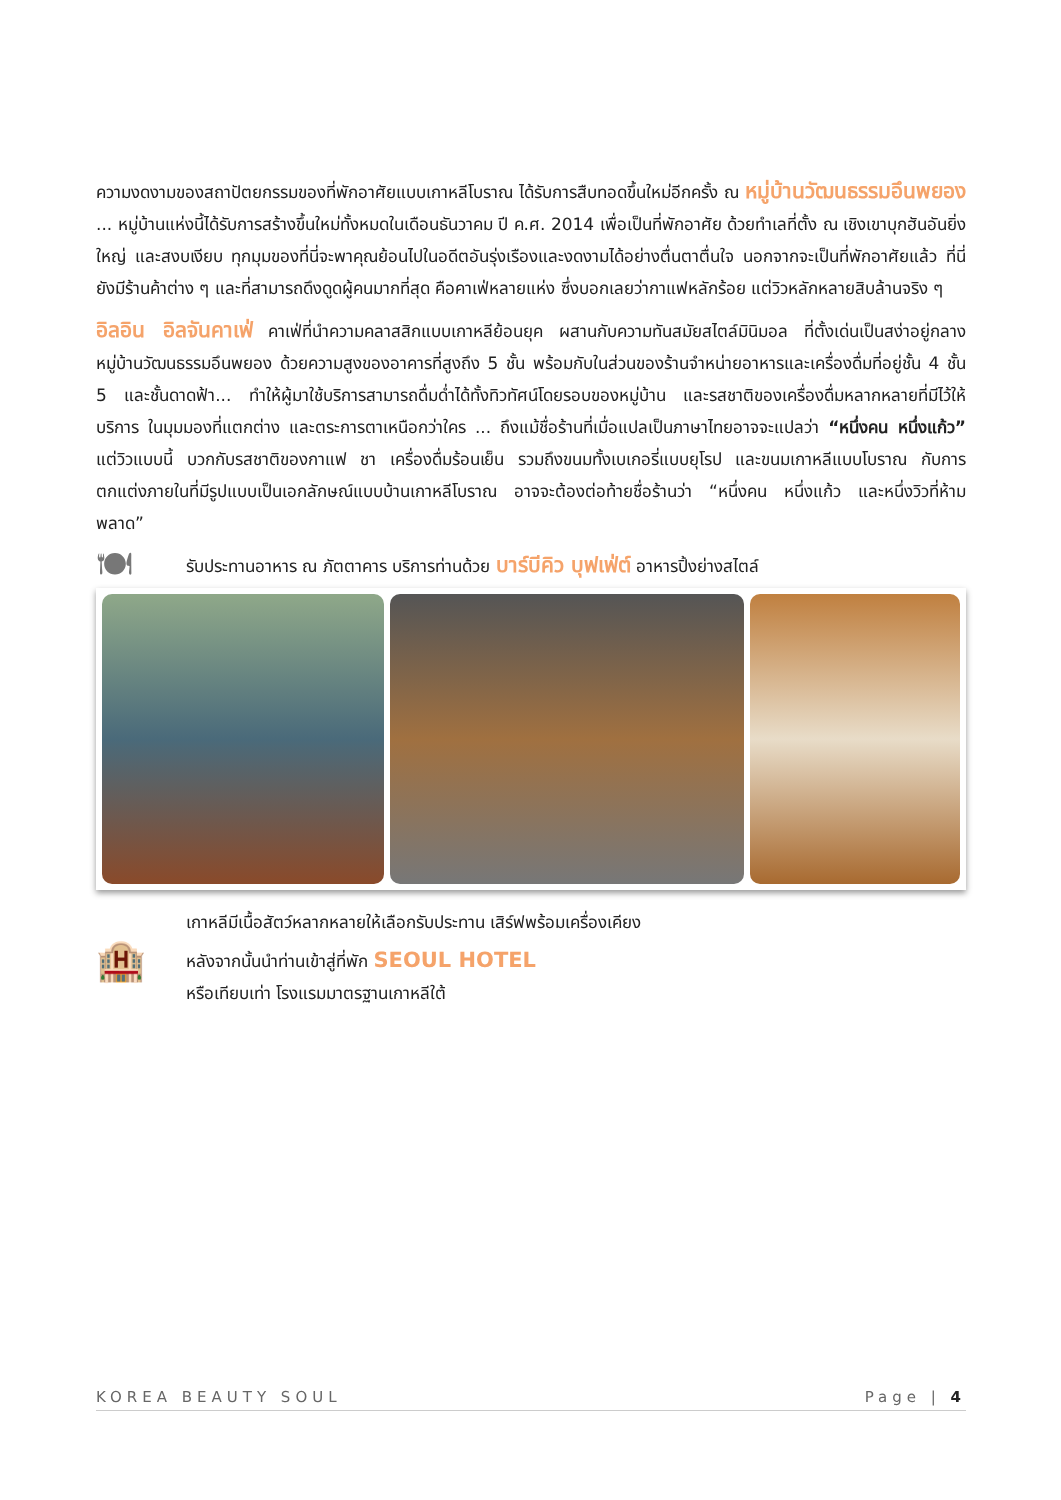ความงดงามของสถาปัตยกรรมของที่พักอาศัยแบบเกาหลีโบราณ ได้รับการสืบทอดขึ้นใหม่อีกครั้ง ณ หมู่บ้านวัฒนธรรมอึนพยอง ... หมู่บ้านแห่งนี้ได้รับการสร้างขึ้นใหม่ทั้งหมดในเดือนธันวาคม ปี ค.ศ. 2014 เพื่อเป็นที่พักอาศัย ด้วยทำเลที่ตั้ง ณ เชิงเขาบุกฮันอันยิ่งใหญ่ และสงบเงียบ ทุกมุมของที่นี่จะพาคุณย้อนไปในอดีตอันรุ่งเรืองและงดงามได้อย่างตื่นตาตื่นใจ นอกจากจะเป็นที่พักอาศัยแล้ว ที่นี่ยังมีร้านค้าต่าง ๆ และที่สามารถดึงดูดผู้คนมากที่สุด คือคาเฟ่หลายแห่ง ซึ่งบอกเลยว่ากาแฟหลักร้อย แต่วิวหลักหลายสิบล้านจริง ๆ
อิลอิน อิลจันคาเฟ่ คาเฟ่ที่นำความคลาสสิกแบบเกาหลีย้อนยุค ผสานกับความทันสมัยสไตล์มินิมอล ที่ตั้งเด่นเป็นสง่าอยู่กลางหมู่บ้านวัฒนธรรมอึนพยอง ด้วยความสูงของอาคารที่สูงถึง 5 ชั้น พร้อมกับในส่วนของร้านจำหน่ายอาหารและเครื่องดื่มที่อยู่ชั้น 4 ชั้น 5 และชั้นดาดฟ้า... ทำให้ผู้มาใช้บริการสามารถดื่มด่ำได้ทั้งทิวทัศน์โดยรอบของหมู่บ้าน และรสชาติของเครื่องดื่มหลากหลายที่มีไว้ให้บริการ ในมุมมองที่แตกต่าง และตระการตาเหนือกว่าใคร ... ถึงแม้ชื่อร้านที่เมื่อแปลเป็นภาษาไทยอาจจะแปลว่า “หนึ่งคน หนึ่งแก้ว” แต่วิวแบบนี้ บวกกับรสชาติของกาแฟ ชา เครื่องดื่มร้อนเย็น รวมถึงขนมทั้งเบเกอรี่แบบยุโรป และขนมเกาหลีแบบโบราณ กับการตกแต่งภายในที่มีรูปแบบเป็นเอกลักษณ์แบบบ้านเกาหลีโบราณ อาจจะต้องต่อท้ายชื่อร้านว่า “หนึ่งคน หนึ่งแก้ว และหนึ่งวิวที่ห้ามพลาด”
🍽
รับประทานอาหาร ณ ภัตตาคาร บริการท่านด้วย บาร์บีคิว บุฟเฟ่ต์ อาหารปิ้งย่างสไตล์
เกาหลีมีเนื้อสัตว์หลากหลายให้เลือกรับประทาน เสิร์ฟพร้อมเครื่องเคียง
🏨
หลังจากนั้นนำท่านเข้าสู่ที่พัก SEOUL HOTEL
หรือเทียบเท่า โรงแรมมาตรฐานเกาหลีใต้
KOREA BEAUTY SOUL Page | 4